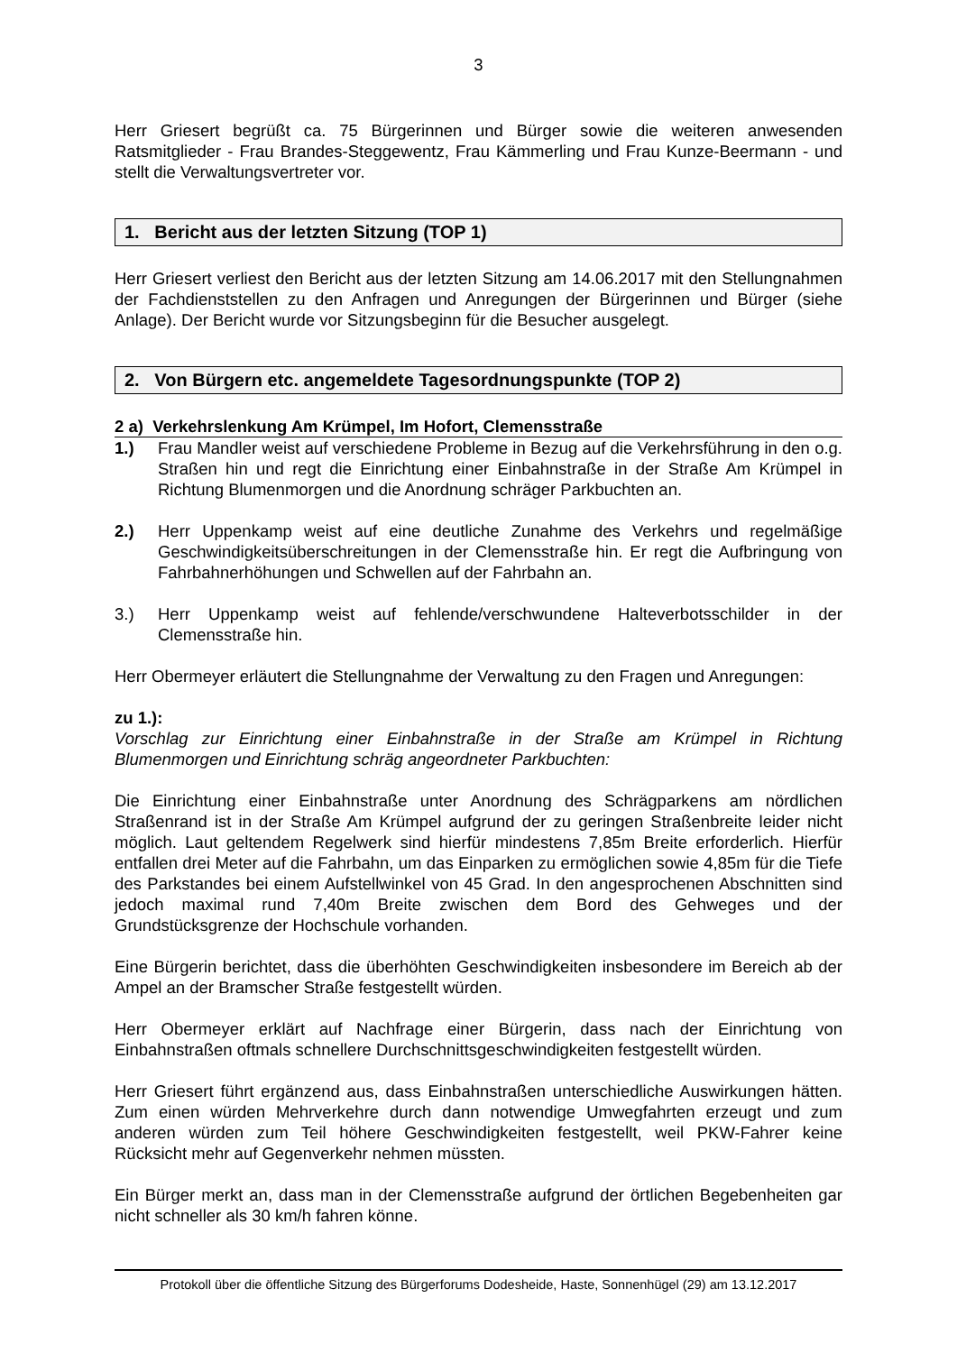3
Herr Griesert begrüßt ca. 75 Bürgerinnen und Bürger sowie die weiteren anwesenden Ratsmitglieder - Frau Brandes-Steggewentz, Frau Kämmerling und Frau Kunze-Beermann - und stellt die Verwaltungsvertreter vor.
1. Bericht aus der letzten Sitzung (TOP 1)
Herr Griesert verliest den Bericht aus der letzten Sitzung am 14.06.2017 mit den Stellungnahmen der Fachdienststellen zu den Anfragen und Anregungen der Bürgerinnen und Bürger (siehe Anlage). Der Bericht wurde vor Sitzungsbeginn für die Besucher ausgelegt.
2. Von Bürgern etc. angemeldete Tagesordnungspunkte (TOP 2)
2 a) Verkehrslenkung Am Krümpel, Im Hofort, Clemensstraße
1.) Frau Mandler weist auf verschiedene Probleme in Bezug auf die Verkehrsführung in den o.g. Straßen hin und regt die Einrichtung einer Einbahnstraße in der Straße Am Krümpel in Richtung Blumenmorgen und die Anordnung schräger Parkbuchten an.
2.) Herr Uppenkamp weist auf eine deutliche Zunahme des Verkehrs und regelmäßige Geschwindigkeitsüberschreitungen in der Clemensstraße hin. Er regt die Aufbringung von Fahrbahnerhöhungen und Schwellen auf der Fahrbahn an.
3.) Herr Uppenkamp weist auf fehlende/verschwundene Halteverbotsschilder in der Clemensstraße hin.
Herr Obermeyer erläutert die Stellungnahme der Verwaltung zu den Fragen und Anregungen:
zu 1.):
Vorschlag zur Einrichtung einer Einbahnstraße in der Straße am Krümpel in Richtung Blumenmorgen und Einrichtung schräg angeordneter Parkbuchten:
Die Einrichtung einer Einbahnstraße unter Anordnung des Schrägparkens am nördlichen Straßenrand ist in der Straße Am Krümpel aufgrund der zu geringen Straßenbreite leider nicht möglich. Laut geltendem Regelwerk sind hierfür mindestens 7,85m Breite erforderlich. Hierfür entfallen drei Meter auf die Fahrbahn, um das Einparken zu ermöglichen sowie 4,85m für die Tiefe des Parkstandes bei einem Aufstellwinkel von 45 Grad. In den angesprochenen Abschnitten sind jedoch maximal rund 7,40m Breite zwischen dem Bord des Gehweges und der Grundstücksgrenze der Hochschule vorhanden.
Eine Bürgerin berichtet, dass die überhöhten Geschwindigkeiten insbesondere im Bereich ab der Ampel an der Bramscher Straße festgestellt würden.
Herr Obermeyer erklärt auf Nachfrage einer Bürgerin, dass nach der Einrichtung von Einbahnstraßen oftmals schnellere Durchschnittsgeschwindigkeiten festgestellt würden.
Herr Griesert führt ergänzend aus, dass Einbahnstraßen unterschiedliche Auswirkungen hätten. Zum einen würden Mehrverkehre durch dann notwendige Umwegfahrten erzeugt und zum anderen würden zum Teil höhere Geschwindigkeiten festgestellt, weil PKW-Fahrer keine Rücksicht mehr auf Gegenverkehr nehmen müssten.
Ein Bürger merkt an, dass man in der Clemensstraße aufgrund der örtlichen Begebenheiten gar nicht schneller als 30 km/h fahren könne.
Protokoll über die öffentliche Sitzung des Bürgerforums Dodesheide, Haste, Sonnenhügel (29) am 13.12.2017